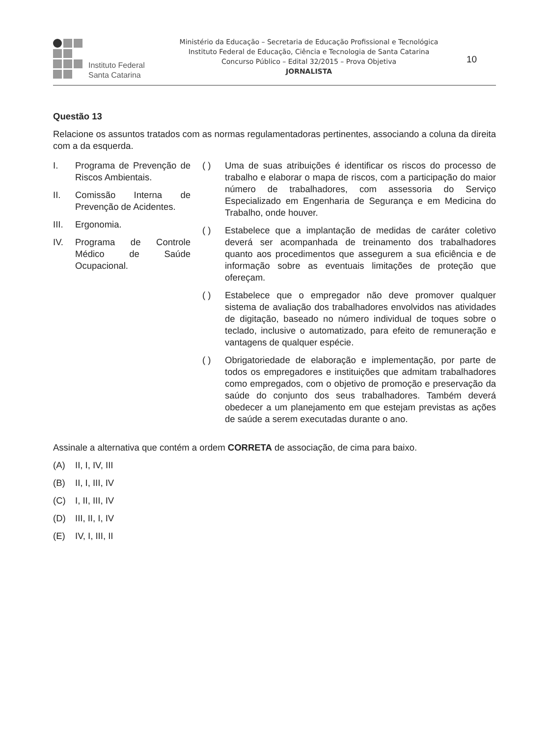Instituto Federal
Santa Catarina
Ministério da Educação – Secretaria de Educação Profissional e Tecnológica
Instituto Federal de Educação, Ciência e Tecnologia de Santa Catarina
Concurso Público – Edital 32/2015 – Prova Objetiva
JORNALISTA
10
Questão 13
Relacione os assuntos tratados com as normas regulamentadoras pertinentes, associando a coluna da direita com a da esquerda.
I. Programa de Prevenção de Riscos Ambientais.
II. Comissão Interna de Prevenção de Acidentes.
III. Ergonomia.
IV. Programa de Controle Médico de Saúde Ocupacional.
( ) Uma de suas atribuições é identificar os riscos do processo de trabalho e elaborar o mapa de riscos, com a participação do maior número de trabalhadores, com assessoria do Serviço Especializado em Engenharia de Segurança e em Medicina do Trabalho, onde houver.
( ) Estabelece que a implantação de medidas de caráter coletivo deverá ser acompanhada de treinamento dos trabalhadores quanto aos procedimentos que assegurem a sua eficiência e de informação sobre as eventuais limitações de proteção que ofereçam.
( ) Estabelece que o empregador não deve promover qualquer sistema de avaliação dos trabalhadores envolvidos nas atividades de digitação, baseado no número individual de toques sobre o teclado, inclusive o automatizado, para efeito de remuneração e vantagens de qualquer espécie.
( ) Obrigatoriedade de elaboração e implementação, por parte de todos os empregadores e instituições que admitam trabalhadores como empregados, com o objetivo de promoção e preservação da saúde do conjunto dos seus trabalhadores. Também deverá obedecer a um planejamento em que estejam previstas as ações de saúde a serem executadas durante o ano.
Assinale a alternativa que contém a ordem CORRETA de associação, de cima para baixo.
(A) II, I, IV, III
(B) II, I, III, IV
(C) I, II, III, IV
(D) III, II, I, IV
(E) IV, I, III, II